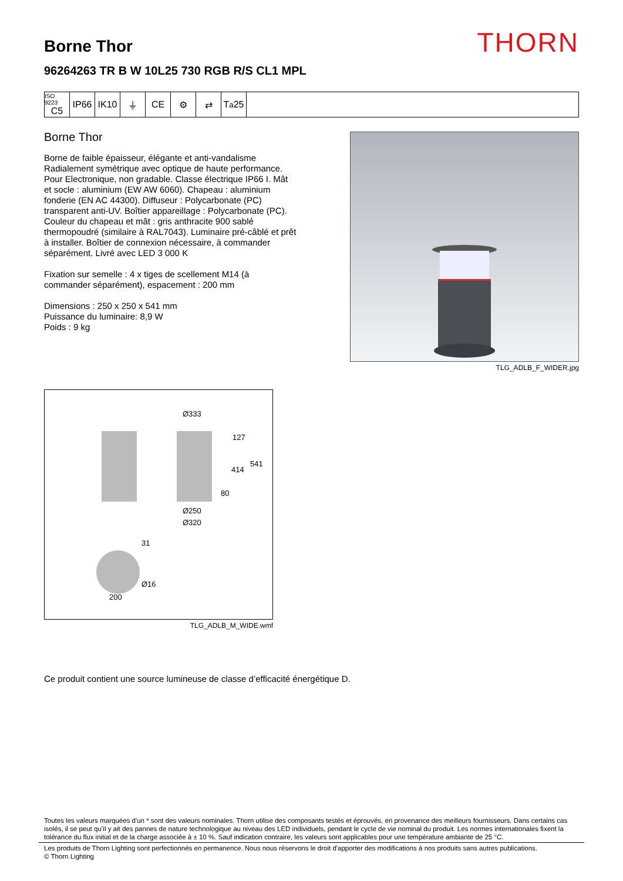Borne Thor
96264263 TR B W 10L25 730 RGB R/S CL1 MPL
THORN
ISO 9223
C5
IP66 IK10 ⏚ CE ⚙ ⇄ T<sub>a</sub>25
Borne Thor
Borne de faible épaisseur, élégante et anti-vandalisme Radialement symétrique avec optique de haute performance. Pour Electronique, non gradable. Classe électrique IP66 I. Mât et socle : aluminium (EW AW 6060). Chapeau : aluminium fonderie (EN AC 44300). Diffuseur : Polycarbonate (PC) transparent anti-UV. Boîtier appareillage : Polycarbonate (PC). Couleur du chapeau et mât : gris anthracite 900 sablé thermopoudré (similaire à RAL7043). Luminaire pré-câblé et prêt à installer. Boîtier de connexion nécessaire, à commander séparément. Livré avec LED 3 000 K
Fixation sur semelle : 4 x tiges de scellement M14 (à commander séparément), espacement : 200 mm
Dimensions : 250 x 250 x 541 mm
Puissance du luminaire: 8,9 W
Poids : 9 kg
TLG_ADLB_F_WIDER.jpg
Ø333
127
541
414
80
Ø250
Ø320
31
Ø16
200
TLG_ADLB_M_WIDE.wmf
Ce produit contient une source lumineuse de classe d’efficacité énergétique D.
Toutes les valeurs marquées d'un * sont des valeurs nominales. Thorn utilise des composants testés et éprouvés, en provenance des meilleurs fournisseurs. Dans certains cas isolés, il se peut qu’il y ait des pannes de nature technologique au niveau des LED individuels, pendant le cycle de vie nominal du produit. Les normes internationales fixent la tolérance du flux initial et de la charge associée à ± 10 %. Sauf indication contraire, les valeurs sont applicables pour une température ambiante de 25 °C.
Les produits de Thorn Lighting sont perfectionnés en permanence. Nous nous réservons le droit d'apporter des modifications à nos produits sans autres publications.
© Thorn Lighting